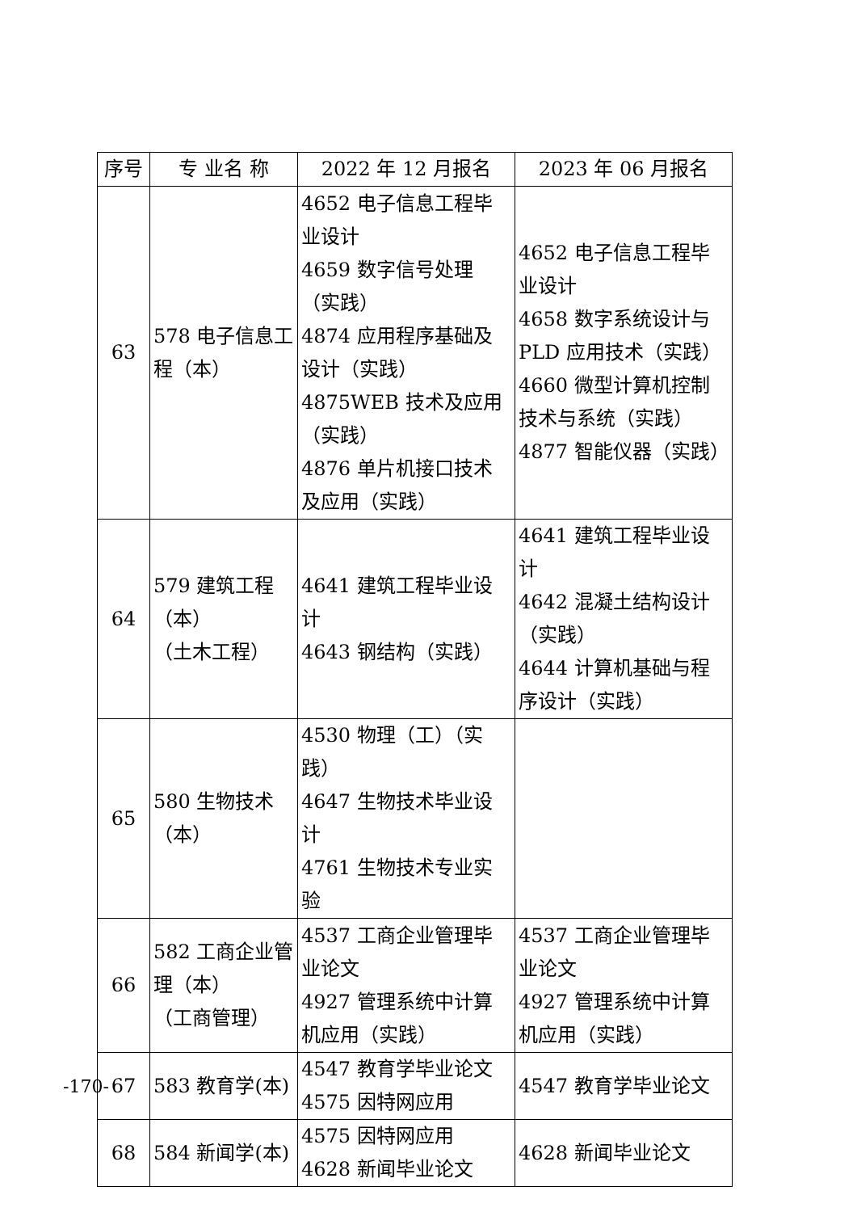| 序号 | 专 业名 称 | 2022 年 12 月报名 | 2023 年 06 月报名 |
| --- | --- | --- | --- |
| 63 | 578 电子信息工程（本） | 4652 电子信息工程毕业设计 4659 数字信号处理（实践） 4874 应用程序基础及设计（实践） 4875WEB 技术及应用（实践） 4876 单片机接口技术及应用（实践） | 4652 电子信息工程毕业设计 4658 数字系统设计与PLD 应用技术（实践） 4660 微型计算机控制技术与系统（实践） 4877 智能仪器（实践） |
| 64 | 579 建筑工程 （本） （土木工程） | 4641 建筑工程毕业设计 4643 钢结构（实践） | 4641 建筑工程毕业设计 4642 混凝土结构设计（实践） 4644 计算机基础与程序设计（实践） |
| 65 | 580 生物技术 （本） | 4530 物理（工）（实践） 4647 生物技术毕业设计 4761 生物技术专业实验 | |
| 66 | 582 工商企业管理（本） （工商管理） | 4537 工商企业管理毕业论文 4927 管理系统中计算机应用（实践） | 4537 工商企业管理毕业论文 4927 管理系统中计算机应用（实践） |
| 67 | 583 教育学(本) | 4547 教育学毕业论文 4575 因特网应用 | 4547 教育学毕业论文 |
| 68 | 584 新闻学(本) | 4575 因特网应用 4628 新闻毕业论文 | 4628 新闻毕业论文 |
-170-